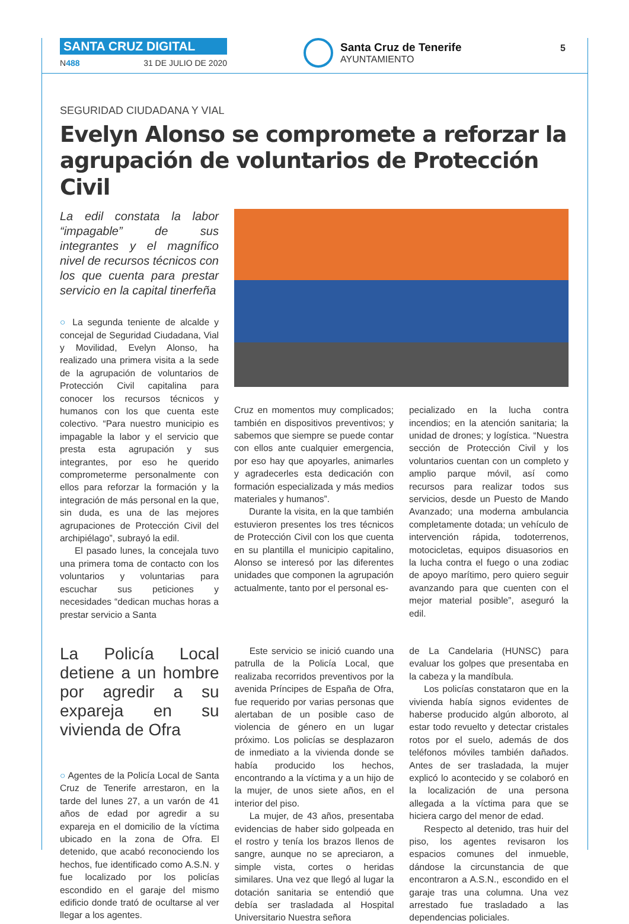SANTA CRUZ DIGITAL
N488 31 DE JULIO DE 2020
Santa Cruz de Tenerife
AYUNTAMIENTO
5
SEGURIDAD CIUDADANA Y VIAL
Evelyn Alonso se compromete a reforzar la agrupación de voluntarios de Protección Civil
La edil constata la labor “impagable” de sus integrantes y el magnífico nivel de recursos técnicos con los que cuenta para prestar servicio en la capital tinerfeña
○ La segunda teniente de alcalde y concejal de Seguridad Ciudadana, Vial y Movilidad, Evelyn Alonso, ha realizado una primera visita a la sede de la agrupación de voluntarios de Protección Civil capitalina para conocer los recursos técnicos y humanos con los que cuenta este colectivo. “Para nuestro municipio es impagable la labor y el servicio que presta esta agrupación y sus integrantes, por eso he querido comprometerme personalmente con ellos para reforzar la formación y la integración de más personal en la que, sin duda, es una de las mejores agrupaciones de Protección Civil del archipiélago”, subrayó la edil.
El pasado lunes, la concejala tuvo una primera toma de contacto con los voluntarios y voluntarias para escuchar sus peticiones y necesidades “dedican muchas horas a prestar servicio a Santa
Cruz en momentos muy complicados; también en dispositivos preventivos; y sabemos que siempre se puede contar con ellos ante cualquier emergencia, por eso hay que apoyarles, animarles y agradecerles esta dedicación con formación especializada y más medios materiales y humanos”.
Durante la visita, en la que también estuvieron presentes los tres técnicos de Protección Civil con los que cuenta en su plantilla el municipio capitalino, Alonso se interesó por las diferentes unidades que componen la agrupación actualmente, tanto por el personal es-
pecializado en la lucha contra incendios; en la atención sanitaria; la unidad de drones; y logística. “Nuestra sección de Protección Civil y los voluntarios cuentan con un completo y amplio parque móvil, así como recursos para realizar todos sus servicios, desde un Puesto de Mando Avanzado; una moderna ambulancia completamente dotada; un vehículo de intervención rápida, todoterrenos, motocicletas, equipos disuasorios en la lucha contra el fuego o una zodiac de apoyo marítimo, pero quiero seguir avanzando para que cuenten con el mejor material posible”, aseguró la edil.
La Policía Local detiene a un hombre por agredir a su expareja en su vivienda de Ofra
○ Agentes de la Policía Local de Santa Cruz de Tenerife arrestaron, en la tarde del lunes 27, a un varón de 41 años de edad por agredir a su expareja en el domicilio de la víctima ubicado en la zona de Ofra. El detenido, que acabó reconociendo los hechos, fue identificado como A.S.N. y fue localizado por los policías escondido en el garaje del mismo edificio donde trató de ocultarse al ver llegar a los agentes.
Este servicio se inició cuando una patrulla de la Policía Local, que realizaba recorridos preventivos por la avenida Príncipes de España de Ofra, fue requerido por varias personas que alertaban de un posible caso de violencia de género en un lugar próximo. Los policías se desplazaron de inmediato a la vivienda donde se había producido los hechos, encontrando a la víctima y a un hijo de la mujer, de unos siete años, en el interior del piso.
La mujer, de 43 años, presentaba evidencias de haber sido golpeada en el rostro y tenía los brazos llenos de sangre, aunque no se apreciaron, a simple vista, cortes o heridas similares. Una vez que llegó al lugar la dotación sanitaria se entendió que debía ser trasladada al Hospital Universitario Nuestra señora
de La Candelaria (HUNSC) para evaluar los golpes que presentaba en la cabeza y la mandíbula.
Los policías constataron que en la vivienda había signos evidentes de haberse producido algún alboroto, al estar todo revuelto y detectar cristales rotos por el suelo, además de dos teléfonos móviles también dañados. Antes de ser trasladada, la mujer explicó lo acontecido y se colaboró en la localización de una persona allegada a la víctima para que se hiciera cargo del menor de edad.
Respecto al detenido, tras huir del piso, los agentes revisaron los espacios comunes del inmueble, dándose la circunstancia de que encontraron a A.S.N., escondido en el garaje tras una columna. Una vez arrestado fue trasladado a las dependencias policiales.